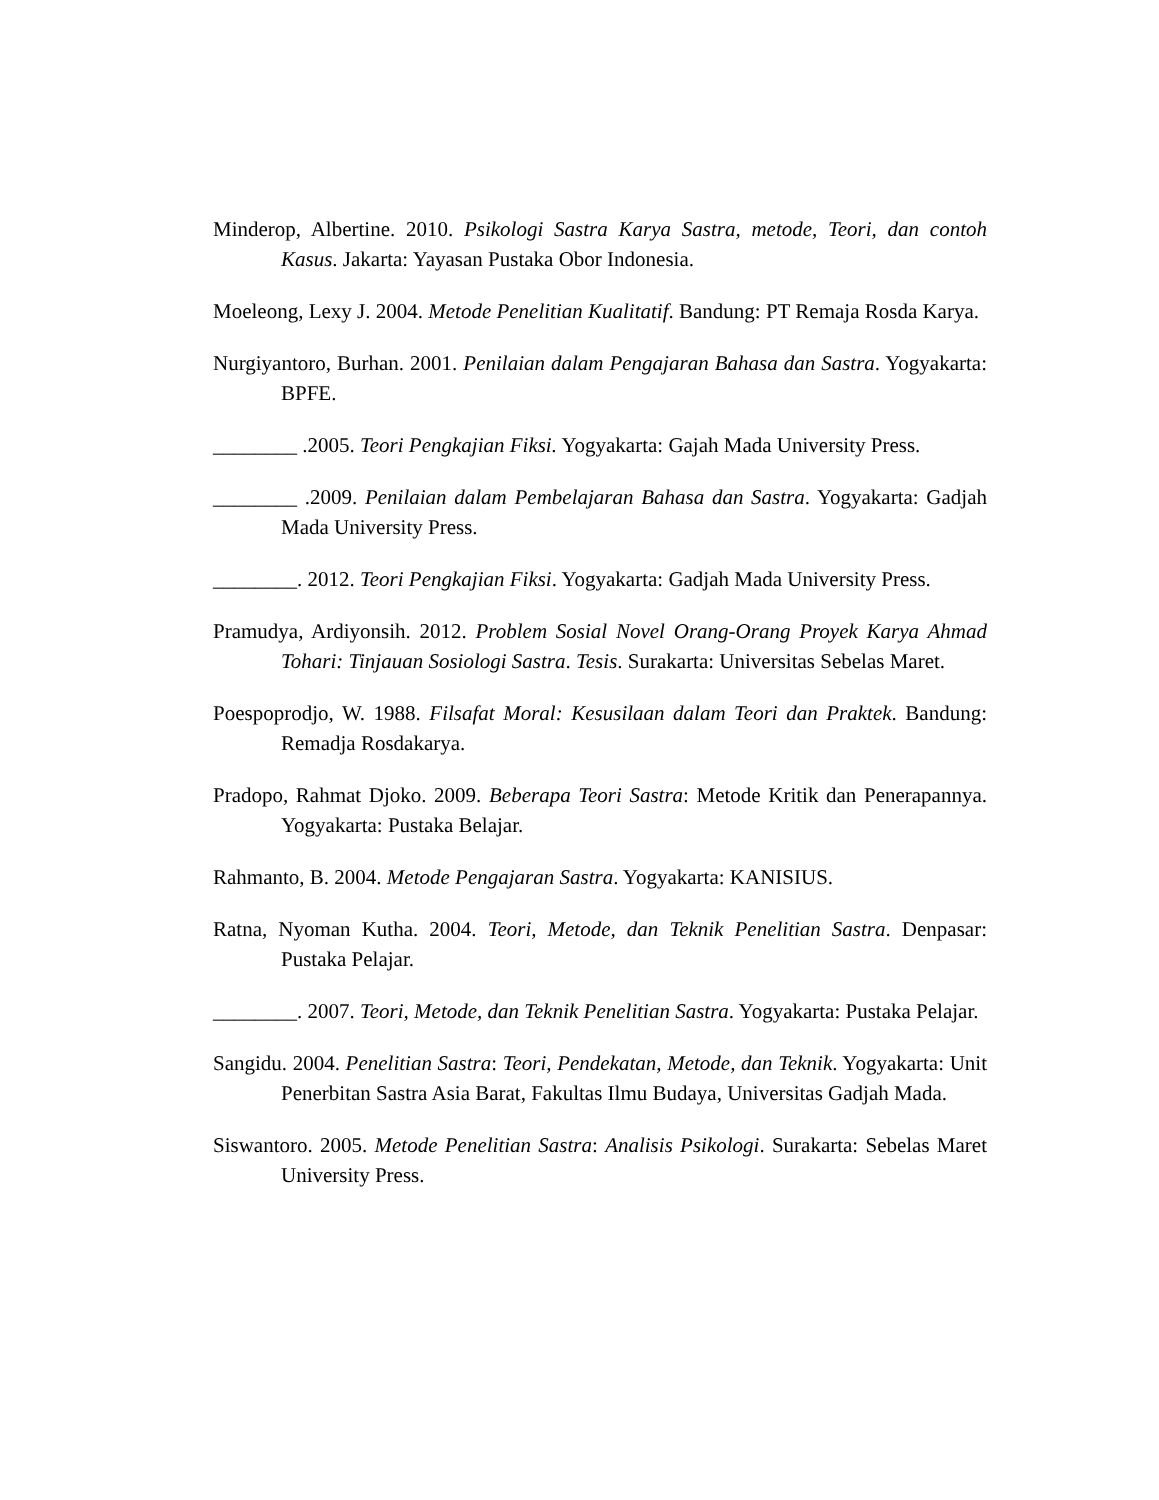Minderop, Albertine. 2010. Psikologi Sastra Karya Sastra, metode, Teori, dan contoh Kasus. Jakarta: Yayasan Pustaka Obor Indonesia.
Moeleong, Lexy J. 2004. Metode Penelitian Kualitatif. Bandung: PT Remaja Rosda Karya.
Nurgiyantoro, Burhan. 2001. Penilaian dalam Pengajaran Bahasa dan Sastra. Yogyakarta: BPFE.
________ .2005. Teori Pengkajian Fiksi. Yogyakarta: Gajah Mada University Press.
________ .2009. Penilaian dalam Pembelajaran Bahasa dan Sastra. Yogyakarta: Gadjah Mada University Press.
________. 2012. Teori Pengkajian Fiksi. Yogyakarta: Gadjah Mada University Press.
Pramudya, Ardiyonsih. 2012. Problem Sosial Novel Orang-Orang Proyek Karya Ahmad Tohari: Tinjauan Sosiologi Sastra. Tesis. Surakarta: Universitas Sebelas Maret.
Poespoprodjo, W. 1988. Filsafat Moral: Kesusilaan dalam Teori dan Praktek. Bandung: Remadja Rosdakarya.
Pradopo, Rahmat Djoko. 2009. Beberapa Teori Sastra: Metode Kritik dan Penerapannya. Yogyakarta: Pustaka Belajar.
Rahmanto, B. 2004. Metode Pengajaran Sastra. Yogyakarta: KANISIUS.
Ratna, Nyoman Kutha. 2004. Teori, Metode, dan Teknik Penelitian Sastra. Denpasar: Pustaka Pelajar.
________. 2007. Teori, Metode, dan Teknik Penelitian Sastra. Yogyakarta: Pustaka Pelajar.
Sangidu. 2004. Penelitian Sastra: Teori, Pendekatan, Metode, dan Teknik. Yogyakarta: Unit Penerbitan Sastra Asia Barat, Fakultas Ilmu Budaya, Universitas Gadjah Mada.
Siswantoro. 2005. Metode Penelitian Sastra: Analisis Psikologi. Surakarta: Sebelas Maret University Press.